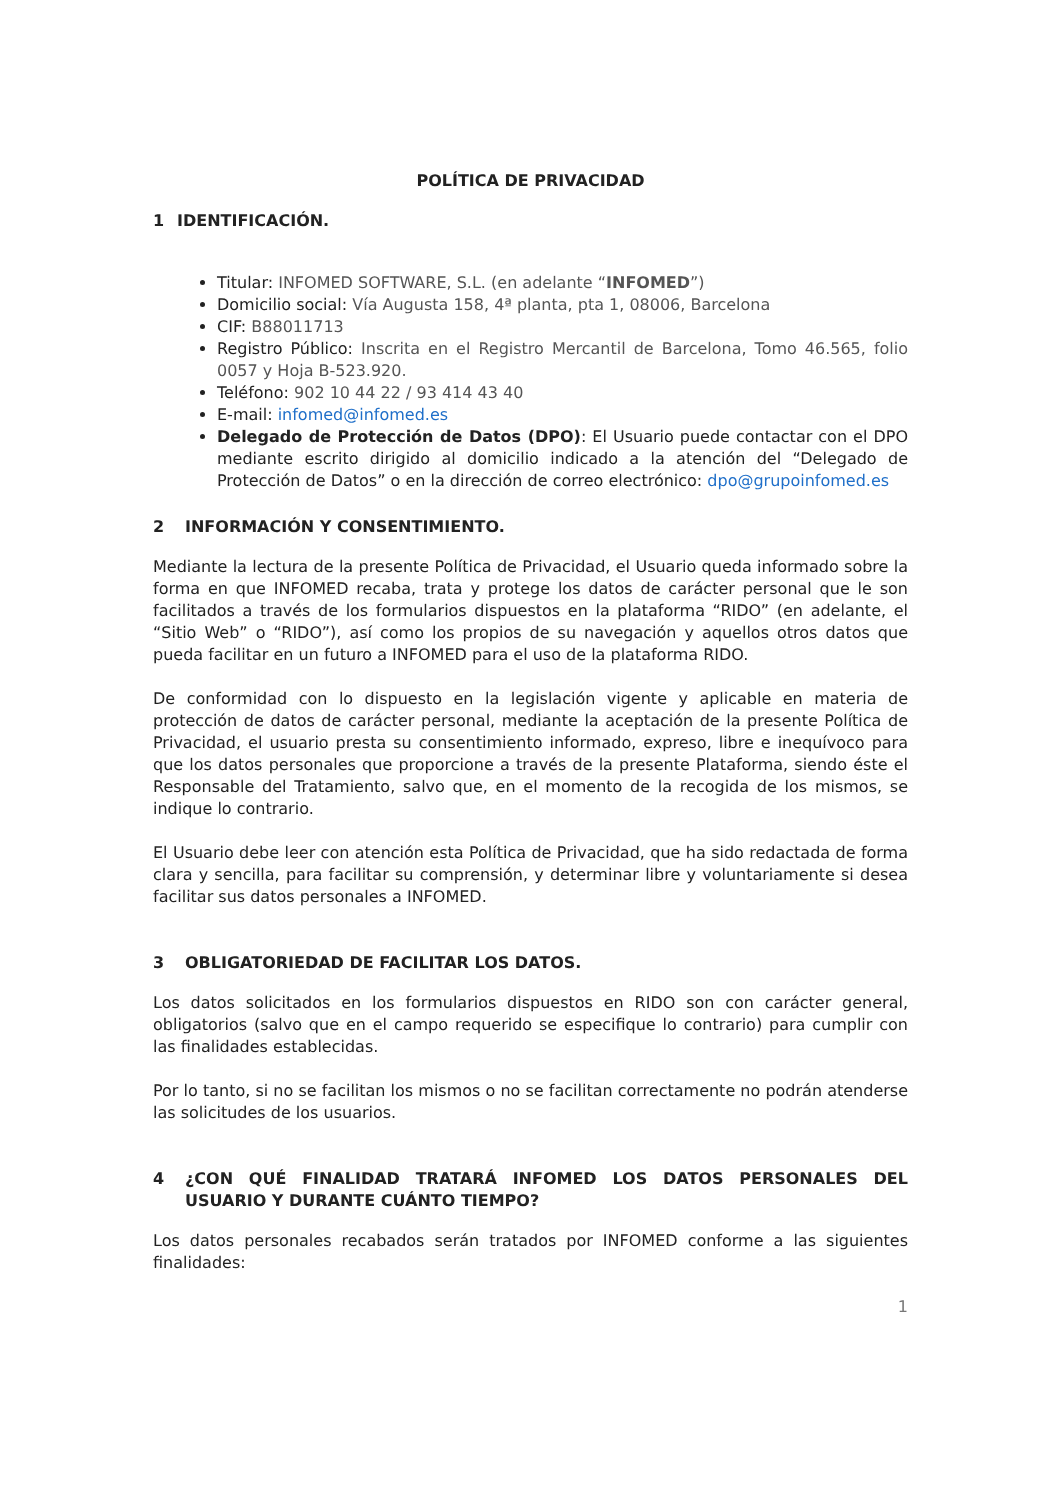POLÍTICA DE PRIVACIDAD
1 IDENTIFICACIÓN.
Titular: INFOMED SOFTWARE, S.L. (en adelante “INFOMED”)
Domicilio social: Vía Augusta 158, 4ª planta, pta 1, 08006, Barcelona
CIF: B88011713
Registro Público: Inscrita en el Registro Mercantil de Barcelona, Tomo 46.565, folio 0057 y Hoja B-523.920.
Teléfono: 902 10 44 22 / 93 414 43 40
E-mail: infomed@infomed.es
Delegado de Protección de Datos (DPO): El Usuario puede contactar con el DPO mediante escrito dirigido al domicilio indicado a la atención del “Delegado de Protección de Datos” o en la dirección de correo electrónico: dpo@grupoinfomed.es
2 INFORMACIÓN Y CONSENTIMIENTO.
Mediante la lectura de la presente Política de Privacidad, el Usuario queda informado sobre la forma en que INFOMED recaba, trata y protege los datos de carácter personal que le son facilitados a través de los formularios dispuestos en la plataforma “RIDO” (en adelante, el “Sitio Web” o “RIDO”), así como los propios de su navegación y aquellos otros datos que pueda facilitar en un futuro a INFOMED para el uso de la plataforma RIDO.
De conformidad con lo dispuesto en la legislación vigente y aplicable en materia de protección de datos de carácter personal, mediante la aceptación de la presente Política de Privacidad, el usuario presta su consentimiento informado, expreso, libre e inequívoco para que los datos personales que proporcione a través de la presente Plataforma, siendo éste el Responsable del Tratamiento, salvo que, en el momento de la recogida de los mismos, se indique lo contrario.
El Usuario debe leer con atención esta Política de Privacidad, que ha sido redactada de forma clara y sencilla, para facilitar su comprensión, y determinar libre y voluntariamente si desea facilitar sus datos personales a INFOMED.
3 OBLIGATORIEDAD DE FACILITAR LOS DATOS.
Los datos solicitados en los formularios dispuestos en RIDO son con carácter general, obligatorios (salvo que en el campo requerido se especifique lo contrario) para cumplir con las finalidades establecidas.
Por lo tanto, si no se facilitan los mismos o no se facilitan correctamente no podrán atenderse las solicitudes de los usuarios.
4 ¿CON QUÉ FINALIDAD TRATARÁ INFOMED LOS DATOS PERSONALES DEL USUARIO Y DURANTE CUÁNTO TIEMPO?
Los datos personales recabados serán tratados por INFOMED conforme a las siguientes finalidades:
1